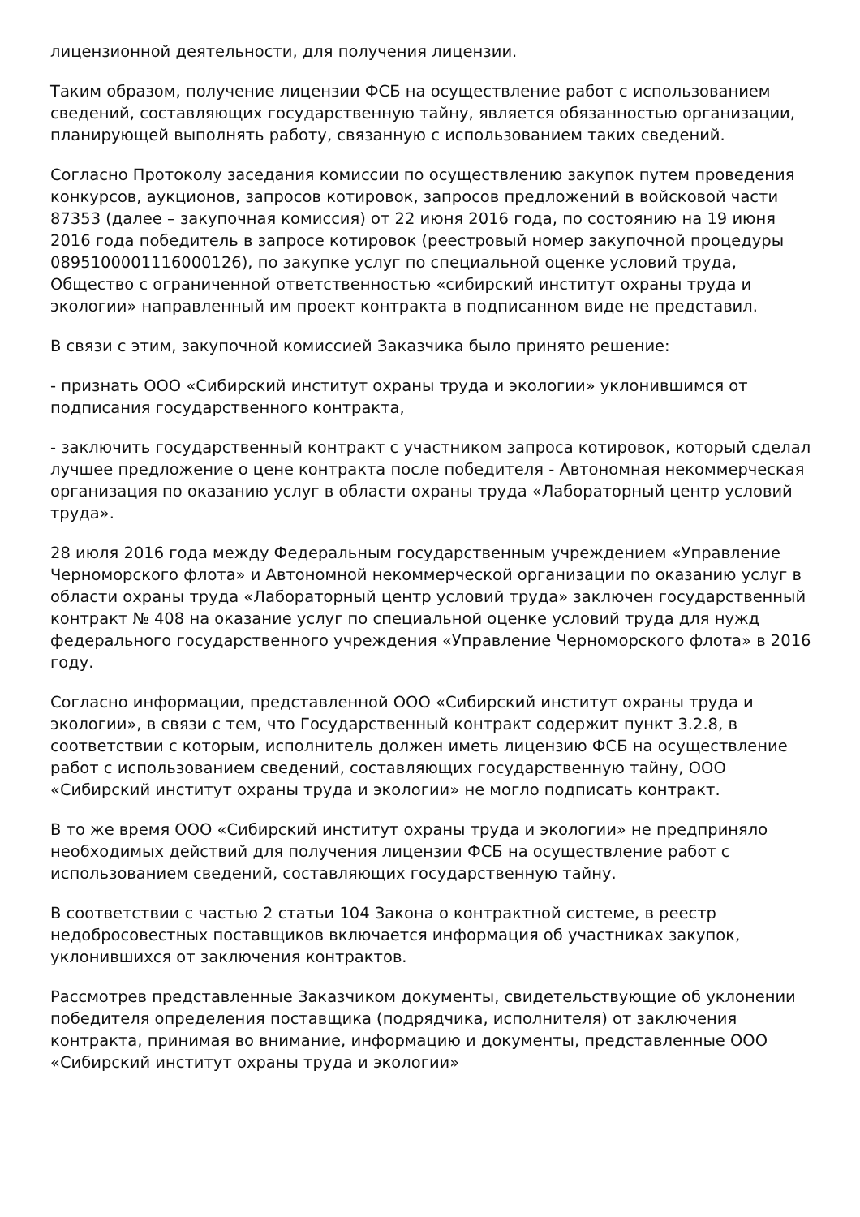лицензионной деятельности, для получения лицензии.
Таким образом, получение лицензии ФСБ на осуществление работ с использованием сведений, составляющих государственную тайну, является обязанностью организации, планирующей выполнять работу, связанную с использованием таких сведений.
Согласно Протоколу заседания комиссии по осуществлению закупок путем проведения конкурсов, аукционов, запросов котировок, запросов предложений в войсковой части 87353 (далее – закупочная комиссия) от 22 июня 2016 года, по состоянию на 19 июня 2016 года победитель в запросе котировок (реестровый номер закупочной процедуры 0895100001116000126), по закупке услуг по специальной оценке условий труда, Общество с ограниченной ответственностью «сибирский институт охраны труда и экологии» направленный им проект контракта в подписанном виде не представил.
В связи с этим, закупочной комиссией Заказчика было принято решение:
- признать ООО «Сибирский институт охраны труда и экологии» уклонившимся от подписания государственного контракта,
- заключить государственный контракт с участником запроса котировок, который сделал лучшее предложение о цене контракта после победителя - Автономная некоммерческая организация по оказанию услуг в области охраны труда «Лабораторный центр условий труда».
28 июля 2016 года между Федеральным государственным учреждением «Управление Черноморского флота» и Автономной некоммерческой организации по оказанию услуг в области охраны труда «Лабораторный центр условий труда» заключен государственный контракт № 408 на оказание услуг по специальной оценке условий труда для нужд федерального государственного учреждения «Управление Черноморского флота» в 2016 году.
Согласно информации, представленной ООО «Сибирский институт охраны труда и экологии», в связи с тем, что Государственный контракт содержит пункт 3.2.8, в соответствии с которым, исполнитель должен иметь лицензию ФСБ на осуществление работ с использованием сведений, составляющих государственную тайну, ООО «Сибирский институт охраны труда и экологии» не могло подписать контракт.
В то же время ООО «Сибирский институт охраны труда и экологии» не предприняло необходимых действий для получения лицензии ФСБ на осуществление работ с использованием сведений, составляющих государственную тайну.
В соответствии с частью 2 статьи 104 Закона о контрактной системе, в реестр недобросовестных поставщиков включается информация об участниках закупок, уклонившихся от заключения контрактов.
Рассмотрев представленные Заказчиком документы, свидетельствующие об уклонении победителя определения поставщика (подрядчика, исполнителя) от заключения контракта, принимая во внимание, информацию и документы, представленные ООО «Сибирский институт охраны труда и экологии»